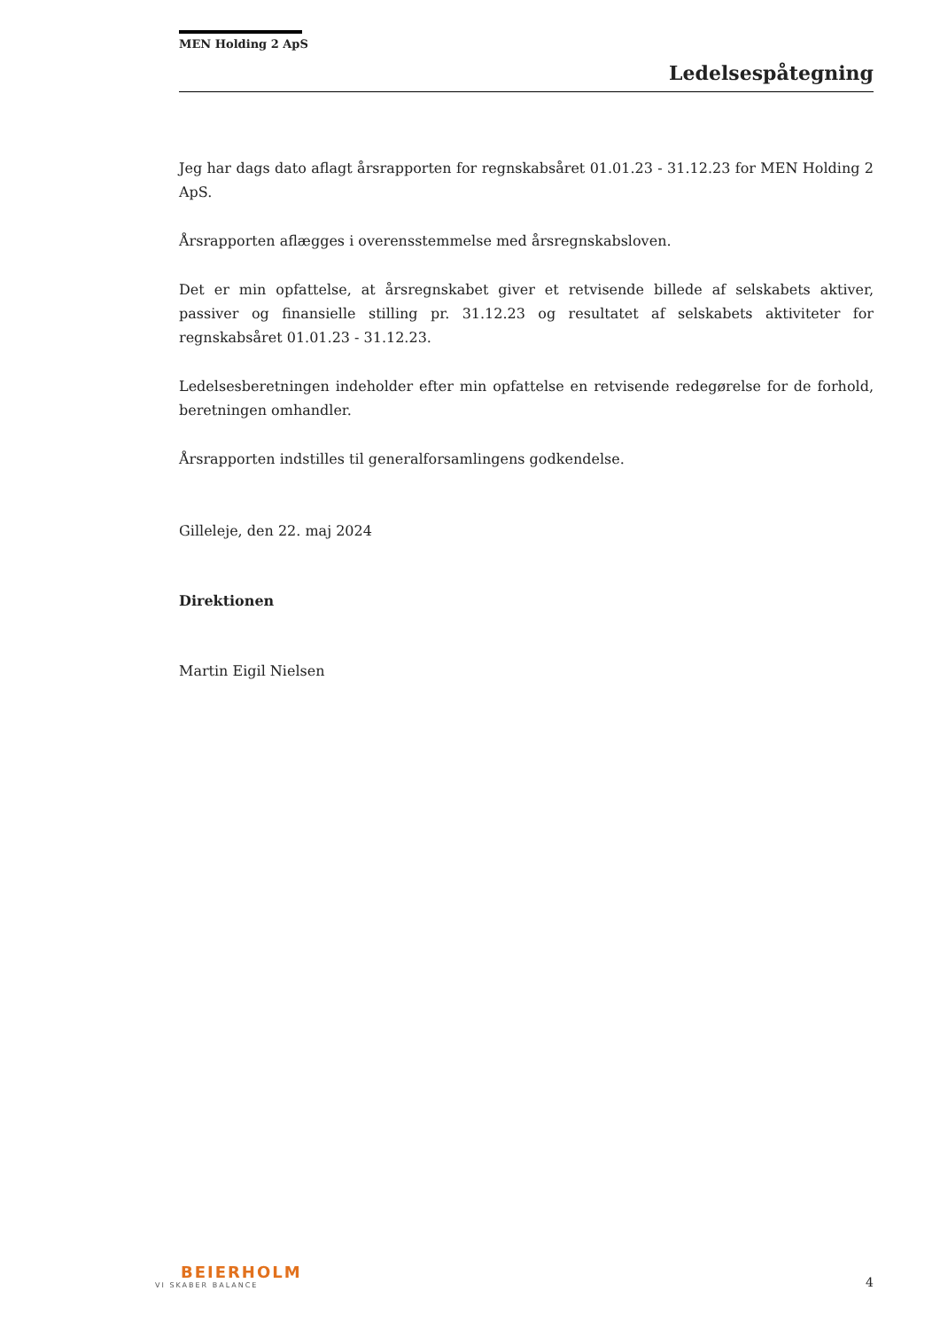MEN Holding 2 ApS
Ledelsespåtegning
Jeg har dags dato aflagt årsrapporten for regnskabsåret 01.01.23 - 31.12.23 for MEN Holding 2 ApS.
Årsrapporten aflægges i overensstemmelse med årsregnskabsloven.
Det er min opfattelse, at årsregnskabet giver et retvisende billede af selskabets aktiver, passiver og finansielle stilling pr. 31.12.23 og resultatet af selskabets aktiviteter for regnskabsåret 01.01.23 - 31.12.23.
Ledelsesberetningen indeholder efter min opfattelse en retvisende redegørelse for de forhold, beretningen omhandler.
Årsrapporten indstilles til generalforsamlingens godkendelse.
Gilleleje, den 22. maj 2024
Direktionen
Martin Eigil Nielsen
BEIERHOLM
VI SKABER BALANCE
4